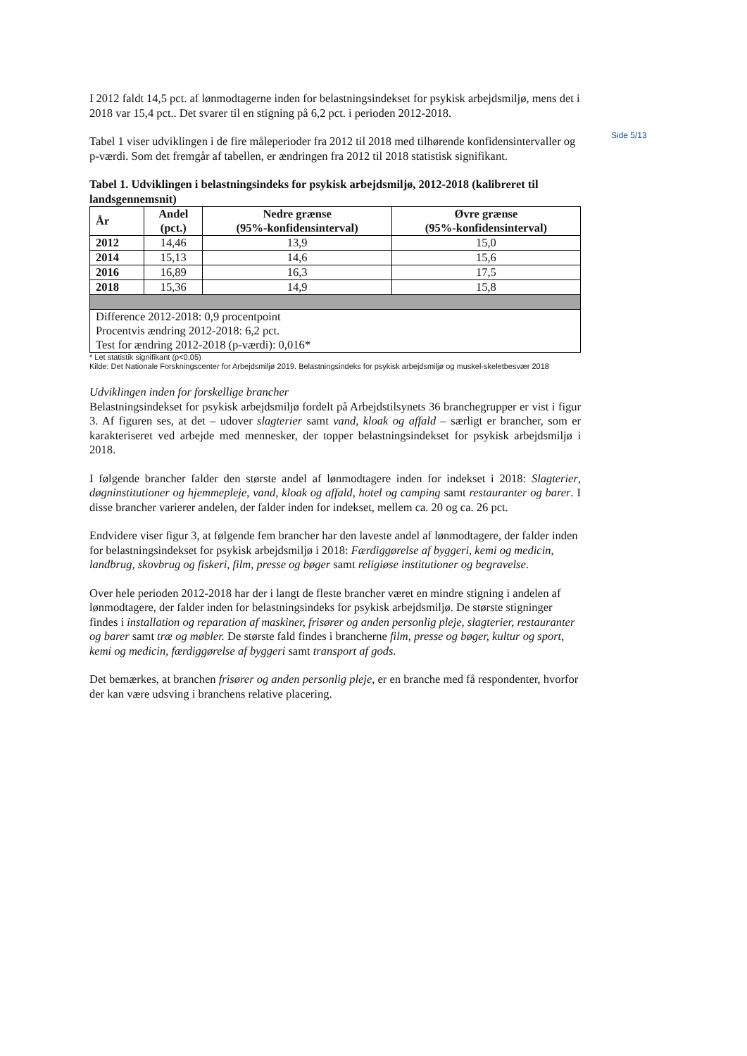Side 5/13
I 2012 faldt 14,5 pct. af lønmodtagerne inden for belastningsindekset for psykisk arbejdsmiljø, mens det i 2018 var 15,4 pct.. Det svarer til en stigning på 6,2 pct. i perioden 2012-2018.
Tabel 1 viser udviklingen i de fire måleperioder fra 2012 til 2018 med tilhørende konfidensintervaller og p-værdi. Som det fremgår af tabellen, er ændringen fra 2012 til 2018 statistisk signifikant.
Tabel 1. Udviklingen i belastningsindeks for psykisk arbejdsmiljø, 2012-2018 (kalibreret til landsgennemsnit)
| År | Andel (pct.) | Nedre grænse (95%-konfidensinterval) | Øvre grænse (95%-konfidensinterval) |
| --- | --- | --- | --- |
| 2012 | 14,46 | 13,9 | 15,0 |
| 2014 | 15,13 | 14,6 | 15,6 |
| 2016 | 16,89 | 16,3 | 17,5 |
| 2018 | 15,36 | 14,9 | 15,8 |
| Difference 2012-2018: 0,9 procentpoint Procentvis ændring 2012-2018: 6,2 pct. Test for ændring 2012-2018 (p-værdi): 0,016* | | | |
* Let statistik signifikant (p<0,05)
Kilde: Det Nationale Forskningscenter for Arbejdsmiljø 2019. Belastningsindeks for psykisk arbejdsmiljø og muskel-skeletbesvær 2018
Udviklingen inden for forskellige brancher
Belastningsindekset for psykisk arbejdsmiljø fordelt på Arbejdstilsynets 36 branchegrupper er vist i figur 3. Af figuren ses, at det – udover slagterier samt vand, kloak og affald – særligt er brancher, som er karakteriseret ved arbejde med mennesker, der topper belastningsindekset for psykisk arbejdsmiljø i 2018.
I følgende brancher falder den største andel af lønmodtagere inden for indekset i 2018: Slagterier, døgninstitutioner og hjemmepleje, vand, kloak og affald, hotel og camping samt restauranter og barer. I disse brancher varierer andelen, der falder inden for indekset, mellem ca. 20 og ca. 26 pct.
Endvidere viser figur 3, at følgende fem brancher har den laveste andel af lønmodtagere, der falder inden for belastningsindekset for psykisk arbejdsmiljø i 2018: Færdiggørelse af byggeri, kemi og medicin, landbrug, skovbrug og fiskeri, film, presse og bøger samt religiøse institutioner og begravelse.
Over hele perioden 2012-2018 har der i langt de fleste brancher været en mindre stigning i andelen af lønmodtagere, der falder inden for belastningsindeks for psykisk arbejdsmiljø. De største stigninger findes i installation og reparation af maskiner, frisører og anden personlig pleje, slagterier, restauranter og barer samt træ og møbler. De største fald findes i brancherne film, presse og bøger, kultur og sport, kemi og medicin, færdiggørelse af byggeri samt transport af gods.
Det bemærkes, at branchen frisører og anden personlig pleje, er en branche med få respondenter, hvorfor der kan være udsving i branchens relative placering.